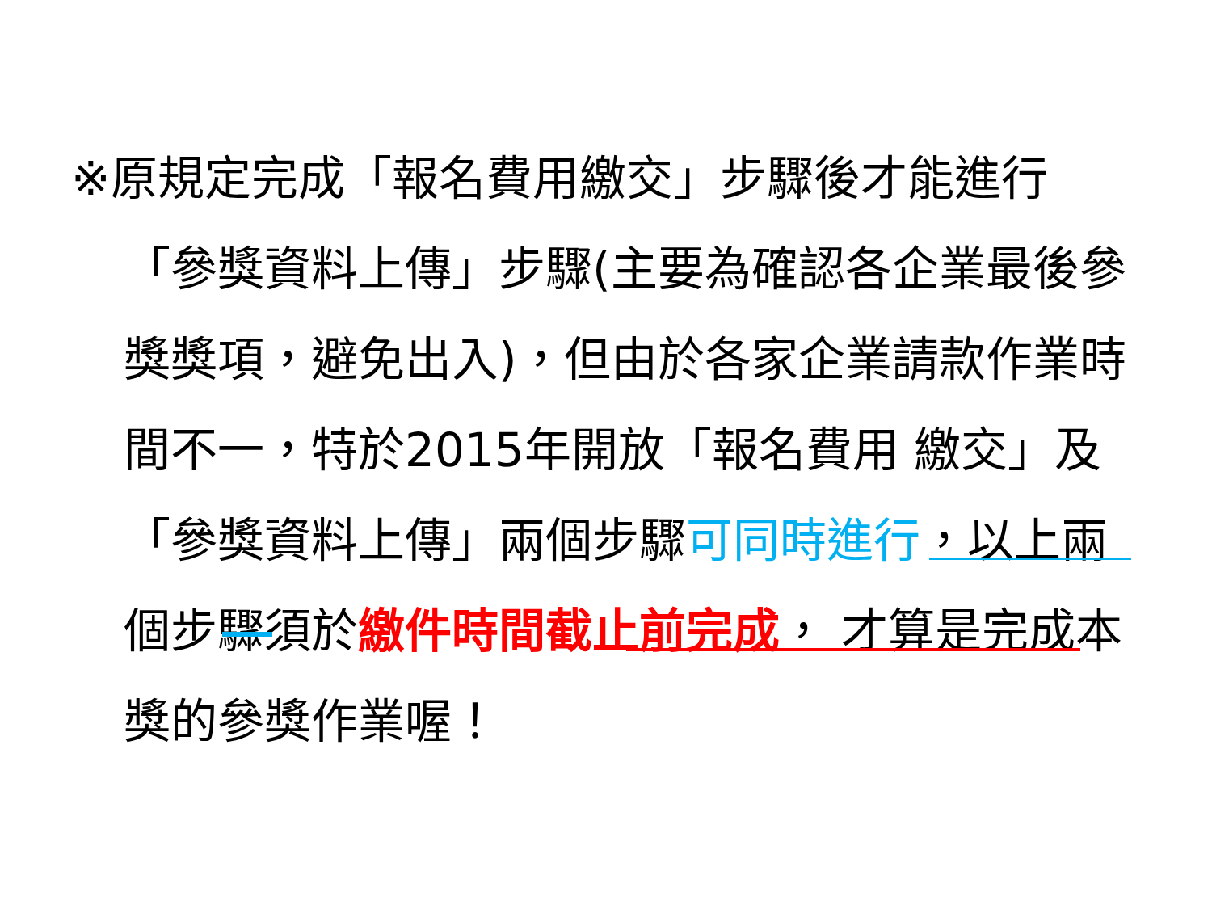※原規定完成「報名費用繳交」步驟後才能進行
「參獎資料上傳」步驟(主要為確認各企業最後參獎獎項，避免出入)，但由於各家企業請款作業時間不一，特於2015年開放「報名費用 繳交」及「參獎資料上傳」兩個步驟可同時進行，以上兩個步驟須於繳件時間截止前完成， 才算是完成本獎的參獎作業喔！